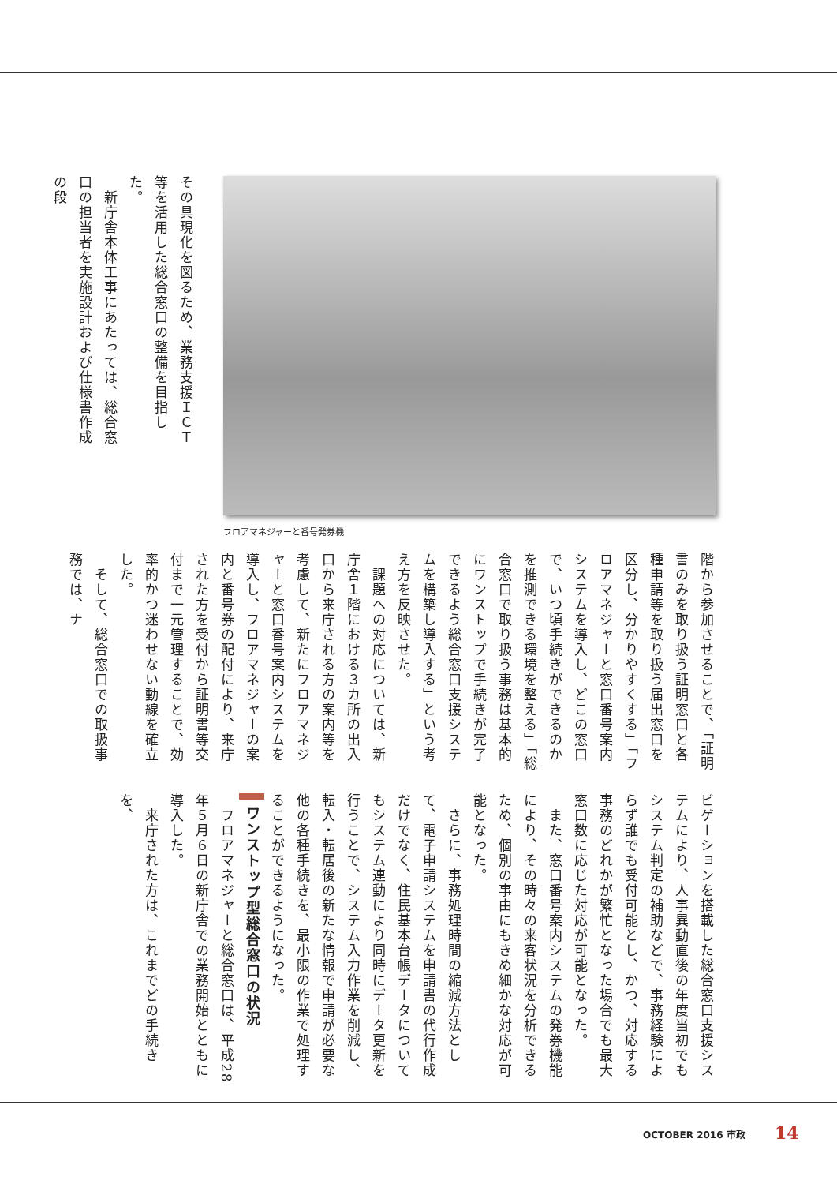その具現化を図るため、業務支援ＩＣＴ等を活用した総合窓口の整備を目指した。
　新庁舎本体工事にあたっては、総合窓口の担当者を実施設計および仕様書作成の段
フロアマネジャーと番号発券機
階から参加させることで、「証明書のみを取り扱う証明窓口と各種申請等を取り扱う届出窓口を区分し、分かりやすくする」「フロアマネジャーと窓口番号案内システムを導入し、どこの窓口で、いつ頃手続きができるのかを推測できる環境を整える」「総合窓口で取り扱う事務は基本的にワンストップで手続きが完了できるよう総合窓口支援システムを構築し導入する」という考え方を反映させた。
　課題への対応については、新庁舎１階における３カ所の出入口から来庁される方の案内等を考慮して、新たにフロアマネジャーと窓口番号案内システムを導入し、フロアマネジャーの案内と番号券の配付により、来庁された方を受付から証明書等交付まで一元管理することで、効率的かつ迷わせない動線を確立した。
　そして、総合窓口での取扱事務では、ナ
ビゲーションを搭載した総合窓口支援システムにより、人事異動直後の年度当初でもシステム判定の補助などで、事務経験によらず誰でも受付可能とし、かつ、対応する事務のどれかが繁忙となった場合でも最大窓口数に応じた対応が可能となった。
　また、窓口番号案内システムの発券機能により、その時々の来客状況を分析できるため、個別の事由にもきめ細かな対応が可能となった。
　さらに、事務処理時間の縮減方法として、電子申請システムを申請書の代行作成だけでなく、住民基本台帳データについてもシステム連動により同時にデータ更新を行うことで、システム入力作業を削減し、転入・転居後の新たな情報で申請が必要な他の各種手続きを、最小限の作業で処理することができるようになった。
ワンストップ型総合窓口の状況
　フロアマネジャーと総合窓口は、平成28年５月６日の新庁舎での業務開始とともに導入した。
　来庁された方は、これまでどの手続きを、
OCTOBER 2016 市政 14